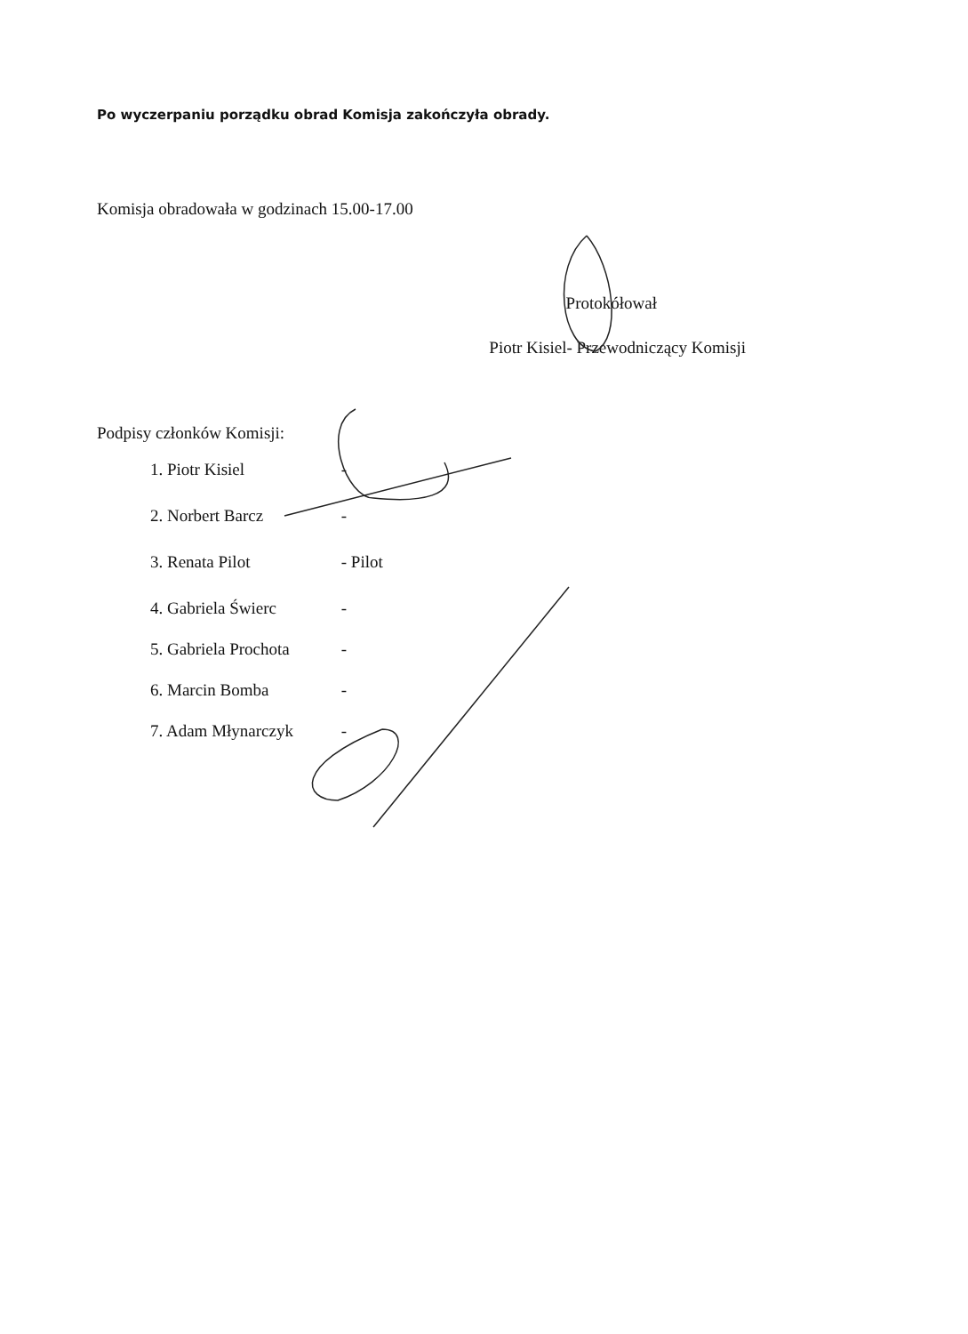Po wyczerpaniu porządku obrad Komisja zakończyła obrady.
Komisja obradowała w godzinach 15.00-17.00
Protokółował
Piotr Kisiel- Przewodniczący Komisji
Podpisy członków Komisji:
1. Piotr Kisiel -
2. Norbert Barcz -
3. Renata Pilot - Pilot
4. Gabriela Świerc -
5. Gabriela Prochota -
6. Marcin Bomba -
7. Adam Młynarczyk -